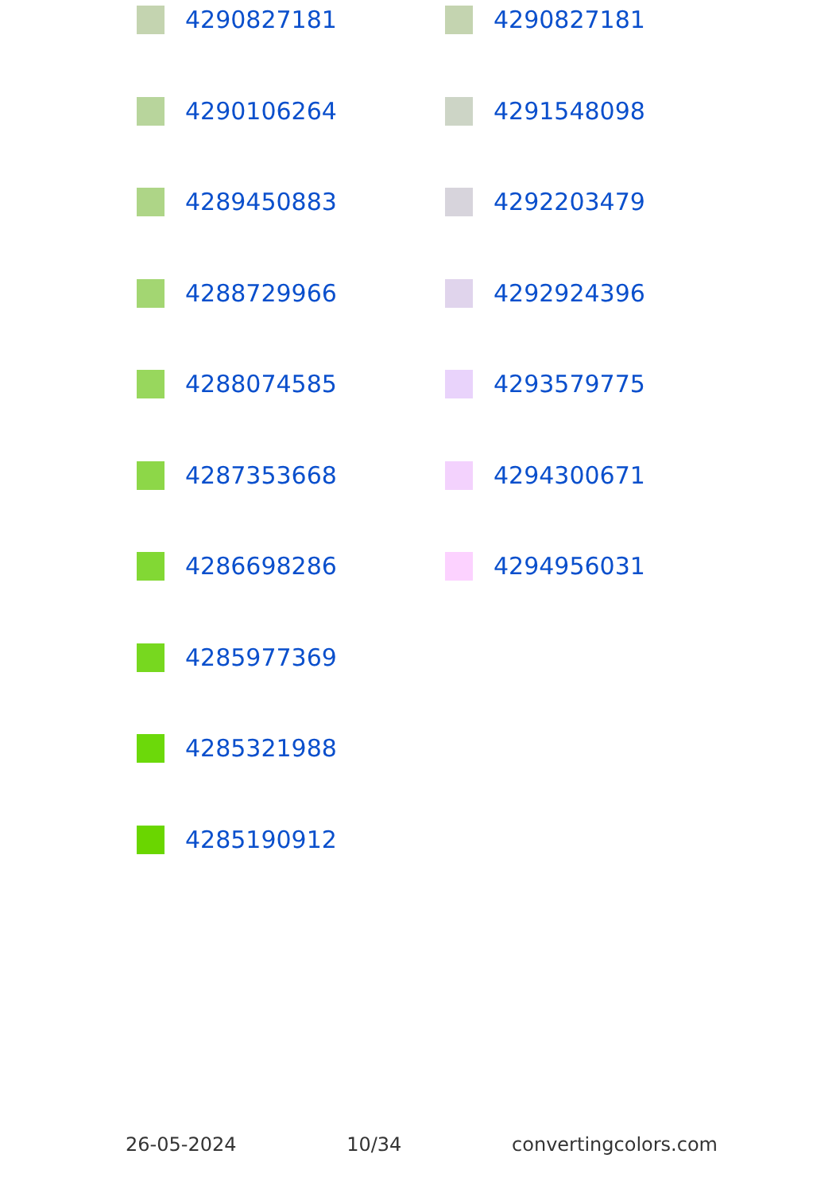4290827181
4290106264
4289450883
4288729966
4288074585
4287353668
4286698286
4285977369
4285321988
4285190912
4290827181
4291548098
4292203479
4292924396
4293579775
4294300671
4294956031
26-05-2024 10/34 convertingcolors.com